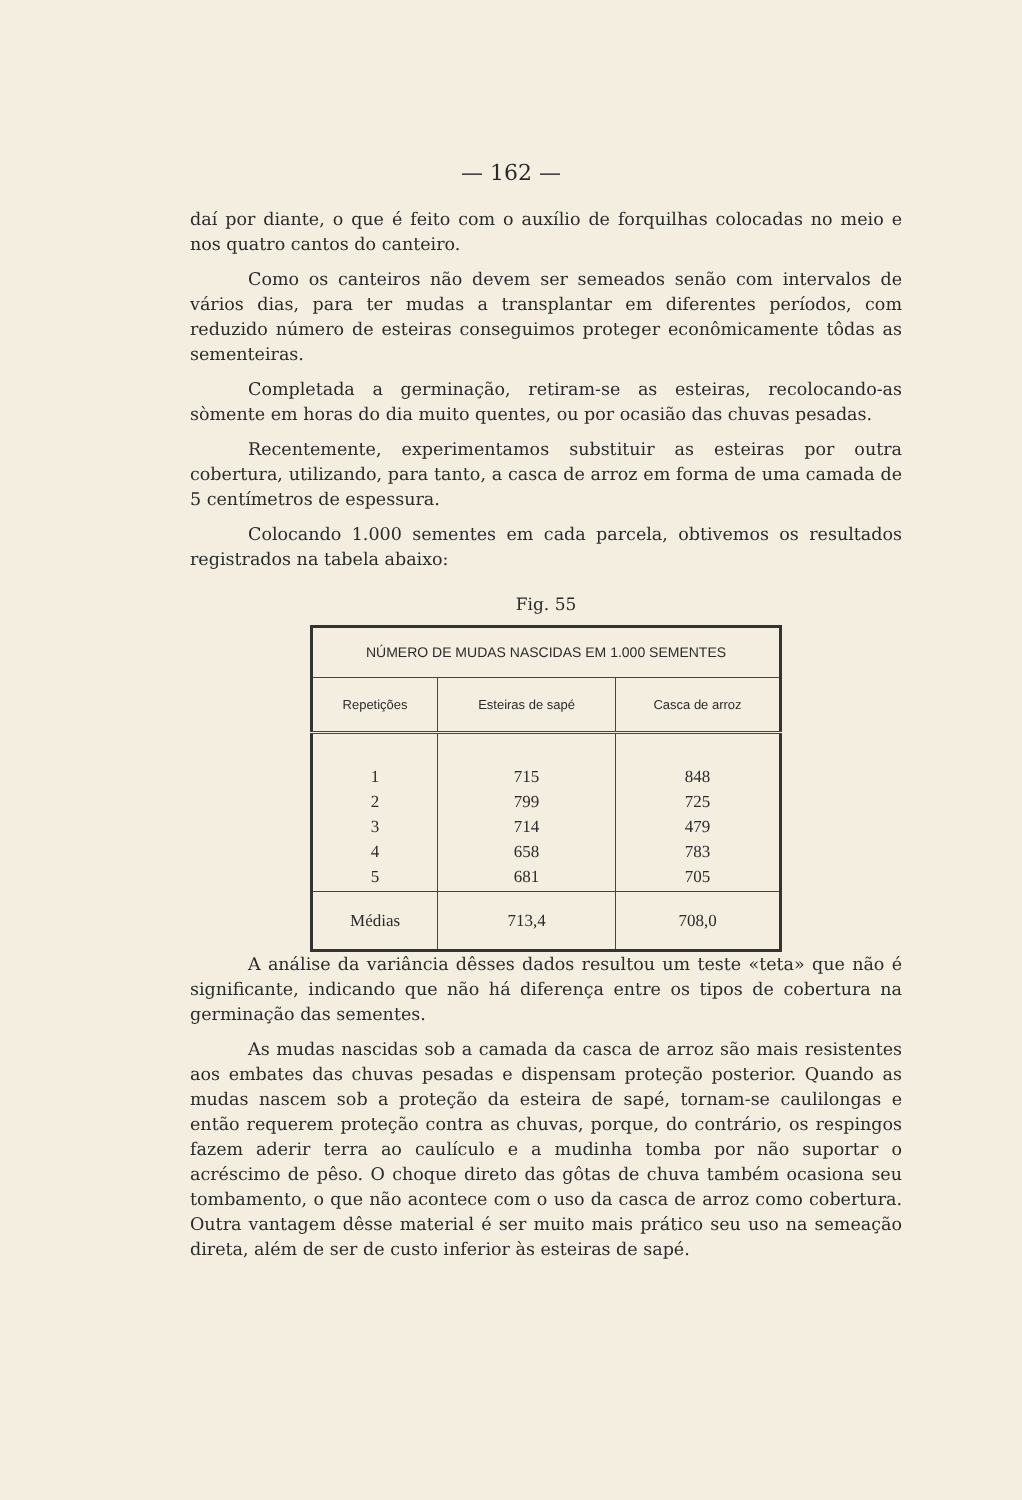— 162 —
daí por diante, o que é feito com o auxílio de forquilhas colocadas no meio e nos quatro cantos do canteiro.
Como os canteiros não devem ser semeados senão com intervalos de vários dias, para ter mudas a transplantar em diferentes períodos, com reduzido número de esteiras conseguimos proteger econômicamente tôdas as sementeiras.
Completada a germinação, retiram-se as esteiras, recolocando-as sòmente em horas do dia muito quentes, ou por ocasião das chuvas pesadas.
Recentemente, experimentamos substituir as esteiras por outra cobertura, utilizando, para tanto, a casca de arroz em forma de uma camada de 5 centímetros de espessura.
Colocando 1.000 sementes em cada parcela, obtivemos os resultados registrados na tabela abaixo:
Fig. 55
| NÚMERO DE MUDAS NASCIDAS EM 1.000 SEMENTES | | |
| --- | --- | --- |
| Repetições | Esteiras de sapé | Casca de arroz |
| 1 2 3 4 5 | 715 799 714 658 681 | 848 725 479 783 705 |
| Médias | 713,4 | 708,0 |
A análise da variância dêsses dados resultou um teste «teta» que não é significante, indicando que não há diferença entre os tipos de cobertura na germinação das sementes.
As mudas nascidas sob a camada da casca de arroz são mais resistentes aos embates das chuvas pesadas e dispensam proteção posterior. Quando as mudas nascem sob a proteção da esteira de sapé, tornam-se caulilongas e então requerem proteção contra as chuvas, porque, do contrário, os respingos fazem aderir terra ao caulículo e a mudinha tomba por não suportar o acréscimo de pêso. O choque direto das gôtas de chuva também ocasiona seu tombamento, o que não acontece com o uso da casca de arroz como cobertura. Outra vantagem dêsse material é ser muito mais prático seu uso na semeação direta, além de ser de custo inferior às esteiras de sapé.